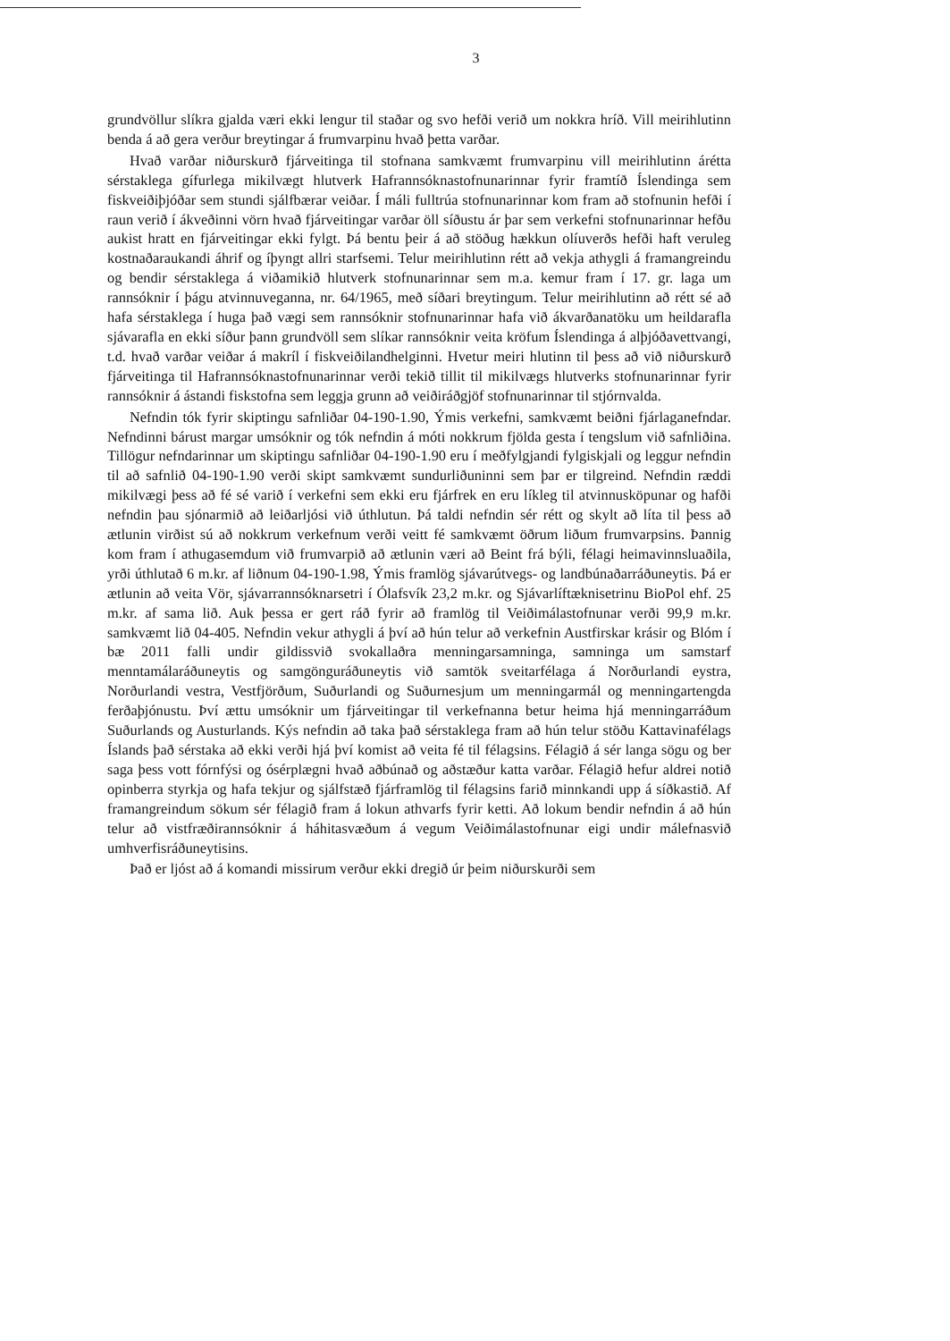3
grundvöllur slíkra gjalda væri ekki lengur til staðar og svo hefði verið um nokkra hríð. Vill meirihlutinn benda á að gera verður breytingar á frumvarpinu hvað þetta varðar.
Hvað varðar niðurskurð fjárveitinga til stofnana samkvæmt frumvarpinu vill meirihlutinn árétta sérstaklega gífurlega mikilvægt hlutverk Hafrannsóknastofnunarinnar fyrir framtíð Íslendinga sem fiskveiðiþjóðar sem stundi sjálfbærar veiðar. Í máli fulltrúa stofnunarinnar kom fram að stofnunin hefði í raun verið í ákveðinni vörn hvað fjárveitingar varðar öll síðustu ár þar sem verkefni stofnunarinnar hefðu aukist hratt en fjárveitingar ekki fylgt. Þá bentu þeir á að stöðug hækkun olíuverðs hefði haft veruleg kostnaðaraukandi áhrif og íþyngt allri starfsemi. Telur meirihlutinn rétt að vekja athygli á framangreindu og bendir sérstaklega á viðamikið hlutverk stofnunarinnar sem m.a. kemur fram í 17. gr. laga um rannsóknir í þágu atvinnuveganna, nr. 64/1965, með síðari breytingum. Telur meirihlutinn að rétt sé að hafa sérstaklega í huga það vægi sem rannsóknir stofnunarinnar hafa við ákvarðanatöku um heildarafla sjávarafla en ekki síður þann grundvöll sem slíkar rannsóknir veita kröfum Íslendinga á alþjóðavettvangi, t.d. hvað varðar veiðar á makríl í fiskveiðilandhelginni. Hvetur meiri hlutinn til þess að við niðurskurð fjárveitinga til Hafrannsóknastofnunarinnar verði tekið tillit til mikilvægs hlutverks stofnunarinnar fyrir rannsóknir á ástandi fiskstofna sem leggja grunn að veiðiráðgjöf stofnunarinnar til stjórnvalda.
Nefndin tók fyrir skiptingu safnliðar 04-190-1.90, Ýmis verkefni, samkvæmt beiðni fjárlaganefndar. Nefndinni bárust margar umsóknir og tók nefndin á móti nokkrum fjölda gesta í tengslum við safnliðina. Tillögur nefndarinnar um skiptingu safnliðar 04-190-1.90 eru í meðfylgjandi fylgiskjali og leggur nefndin til að safnlið 04-190-1.90 verði skipt samkvæmt sundurliðuninni sem þar er tilgreind. Nefndin ræddi mikilvægi þess að fé sé varið í verkefni sem ekki eru fjárfrek en eru líkleg til atvinnusköpunar og hafði nefndin þau sjónarmið að leiðarljósi við úthlutun. Þá taldi nefndin sér rétt og skylt að líta til þess að ætlunin virðist sú að nokkrum verkefnum verði veitt fé samkvæmt öðrum liðum frumvarpsins. Þannig kom fram í athugasemdum við frumvarpið að ætlunin væri að Beint frá býli, félagi heimavinnsluaðila, yrði úthlutað 6 m.kr. af liðnum 04-190-1.98, Ýmis framlög sjávarútvegs- og landbúnaðarráðuneytis. Þá er ætlunin að veita Vör, sjávarrannsóknarsetri í Ólafsvík 23,2 m.kr. og Sjávarlíftæknisetrinu BioPol ehf. 25 m.kr. af sama lið. Auk þessa er gert ráð fyrir að framlög til Veiðimálastofnunar verði 99,9 m.kr. samkvæmt lið 04-405. Nefndin vekur athygli á því að hún telur að verkefnin Austfirskar krásir og Blóm í bæ 2011 falli undir gildissvið svokallaðra menningarsamninga, samninga um samstarf menntamálaráðuneytis og samgönguráðuneytis við samtök sveitarfélaga á Norðurlandi eystra, Norðurlandi vestra, Vestfjörðum, Suðurlandi og Suðurnesjum um menningarmál og menningartengda ferðaþjónustu. Því ættu umsóknir um fjárveitingar til verkefnanna betur heima hjá menningarráðum Suðurlands og Austurlands. Kýs nefndin að taka það sérstaklega fram að hún telur stöðu Kattavinafélags Íslands það sérstaka að ekki verði hjá því komist að veita fé til félagsins. Félagið á sér langa sögu og ber saga þess vott fórnfýsi og ósérplægni hvað aðbúnað og aðstæður katta varðar. Félagið hefur aldrei notið opinberra styrkja og hafa tekjur og sjálfstæð fjárframlög til félagsins farið minnkandi upp á síðkastið. Af framangreindum sökum sér félagið fram á lokun athvarfs fyrir ketti. Að lokum bendir nefndin á að hún telur að vistfræðirannsóknir á háhitasvæðum á vegum Veiðimálastofnunar eigi undir málefnasvið umhverfisráðuneytisins.
Það er ljóst að á komandi missirum verður ekki dregið úr þeim niðurskurði sem